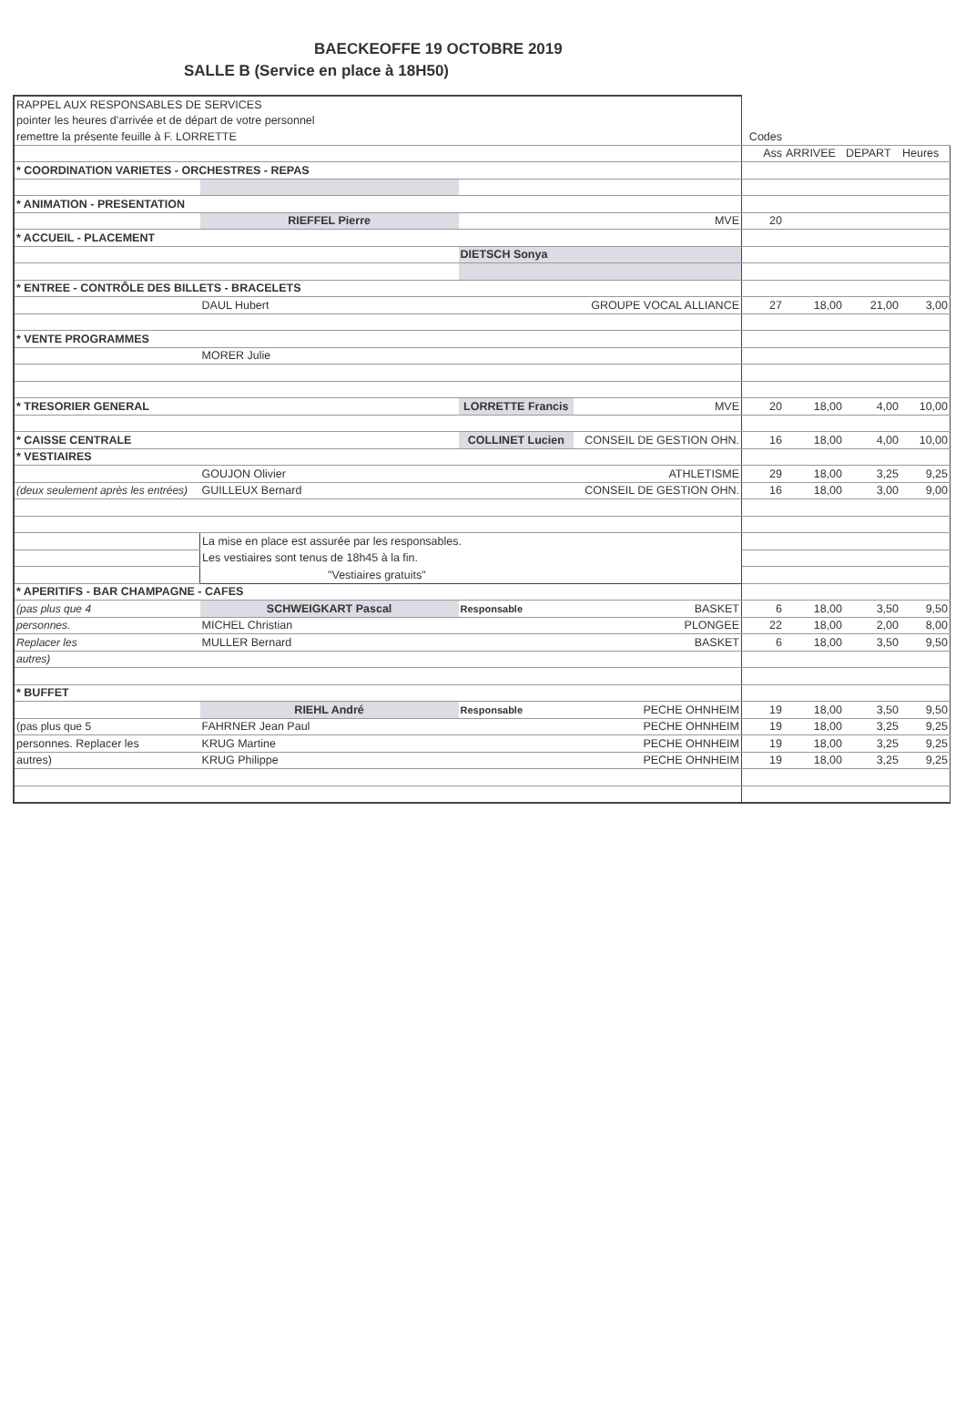BAECKEOFFE 19 OCTOBRE 2019
SALLE B (Service en place à 18H50)
| RAPPEL AUX RESPONSABLES DE SERVICES | | | | | | | |
| pointer les heures d'arrivée et de départ de votre personnel | | | | | | | |
| remettre la présente feuille à F. LORRETTE | | | | Codes | | | |
| | | | | Ass | ARRIVEE | DEPART | Heures |
| * COORDINATION VARIETES - ORCHESTRES - REPAS | | | | | | | |
| * ANIMATION - PRESENTATION | | | | | | | |
| | RIEFFEL Pierre | | MVE | 20 | | | |
| * ACCUEIL - PLACEMENT | | | | | | | |
| | | DIETSCH Sonya | | | | | |
| * ENTREE - CONTRÔLE DES BILLETS - BRACELETS | | | | | | | |
| | DAUL Hubert | | GROUPE VOCAL ALLIANCE | 27 | 18,00 | 21,00 | 3,00 |
| * VENTE PROGRAMMES | | | | | | | |
| | MORER Julie | | | | | | |
| * TRESORIER GENERAL | | LORRETTE Francis | MVE | 20 | 18,00 | 4,00 | 10,00 |
| * CAISSE CENTRALE | | COLLINET Lucien | CONSEIL DE GESTION OHN. | 16 | 18,00 | 4,00 | 10,00 |
| * VESTIAIRES | | | | | | | |
| | GOUJON Olivier | | ATHLETISME | 29 | 18,00 | 3,25 | 9,25 |
| (deux seulement après les entrées) | GUILLEUX Bernard | | CONSEIL DE GESTION OHN. | 16 | 18,00 | 3,00 | 9,00 |
| | La mise en place est assurée par les responsables. | | | | | | |
| | Les vestiaires sont tenus de 18h45 à la fin. | | | | | | |
| | "Vestiaires gratuits" | | | | | | |
| * APERITIFS - BAR CHAMPAGNE - CAFES | | | | | | | |
| (pas plus que 4 | SCHWEIGKART Pascal | Responsable | BASKET | 6 | 18,00 | 3,50 | 9,50 |
| personnes. | MICHEL Christian | | PLONGEE | 22 | 18,00 | 2,00 | 8,00 |
| Replacer les | MULLER Bernard | | BASKET | 6 | 18,00 | 3,50 | 9,50 |
| autres) | | | | | | | |
| * BUFFET | | | | | | | |
| | RIEHL André | Responsable | PECHE OHNHEIM | 19 | 18,00 | 3,50 | 9,50 |
| (pas plus que 5 | FAHRNER Jean Paul | | PECHE OHNHEIM | 19 | 18,00 | 3,25 | 9,25 |
| personnes. Replacer les | KRUG Martine | | PECHE OHNHEIM | 19 | 18,00 | 3,25 | 9,25 |
| autres) | KRUG Philippe | | PECHE OHNHEIM | 19 | 18,00 | 3,25 | 9,25 |